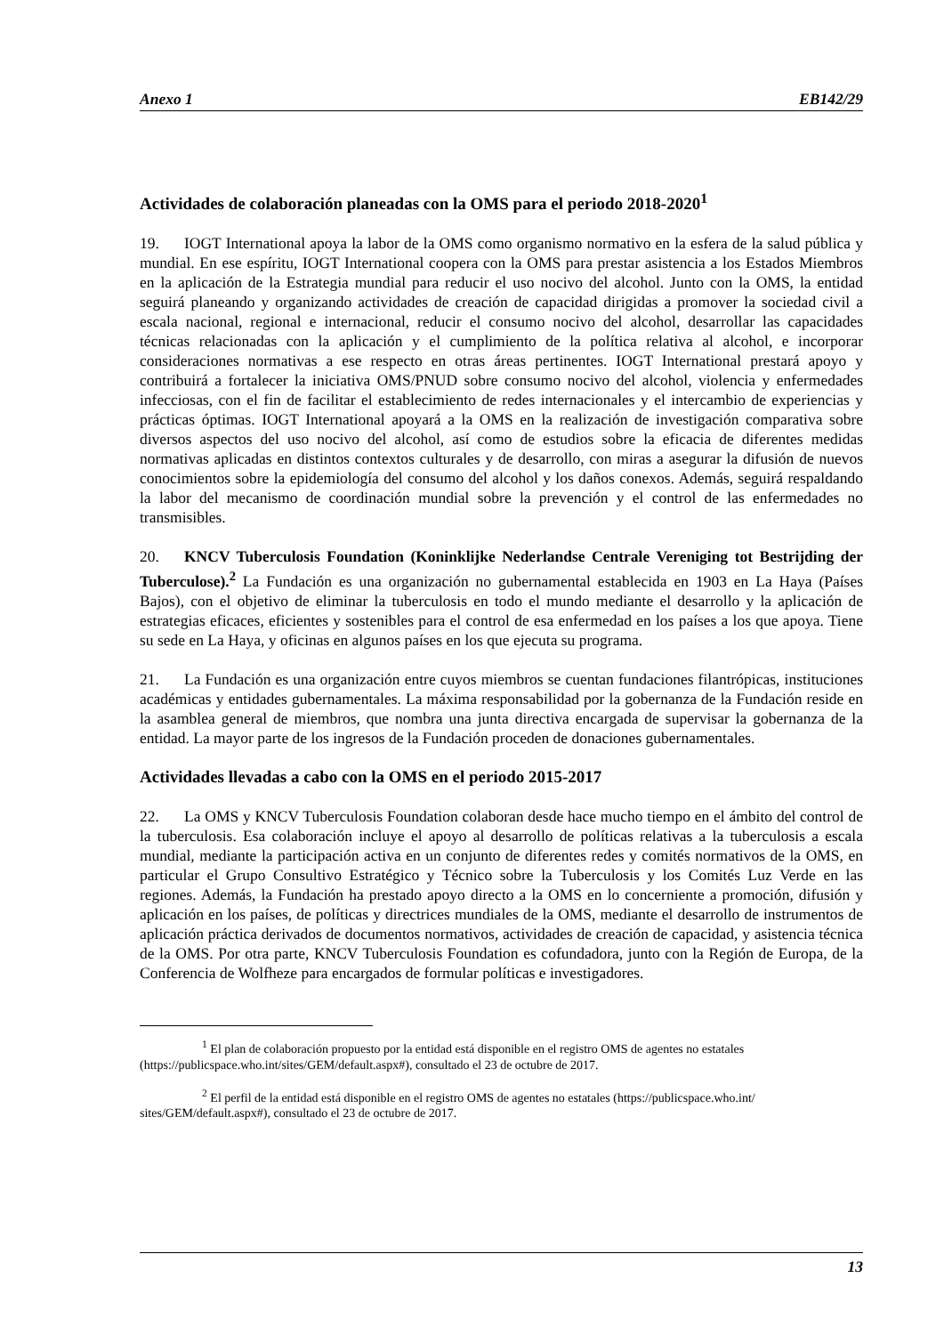Anexo 1 EB142/29
Actividades de colaboración planeadas con la OMS para el periodo 2018-2020<sup>1</sup>
19. IOGT International apoya la labor de la OMS como organismo normativo en la esfera de la salud pública y mundial. En ese espíritu, IOGT International coopera con la OMS para prestar asistencia a los Estados Miembros en la aplicación de la Estrategia mundial para reducir el uso nocivo del alcohol. Junto con la OMS, la entidad seguirá planeando y organizando actividades de creación de capacidad dirigidas a promover la sociedad civil a escala nacional, regional e internacional, reducir el consumo nocivo del alcohol, desarrollar las capacidades técnicas relacionadas con la aplicación y el cumplimiento de la política relativa al alcohol, e incorporar consideraciones normativas a ese respecto en otras áreas pertinentes. IOGT International prestará apoyo y contribuirá a fortalecer la iniciativa OMS/PNUD sobre consumo nocivo del alcohol, violencia y enfermedades infecciosas, con el fin de facilitar el establecimiento de redes internacionales y el intercambio de experiencias y prácticas óptimas. IOGT International apoyará a la OMS en la realización de investigación comparativa sobre diversos aspectos del uso nocivo del alcohol, así como de estudios sobre la eficacia de diferentes medidas normativas aplicadas en distintos contextos culturales y de desarrollo, con miras a asegurar la difusión de nuevos conocimientos sobre la epidemiología del consumo del alcohol y los daños conexos. Además, seguirá respaldando la labor del mecanismo de coordinación mundial sobre la prevención y el control de las enfermedades no transmisibles.
20. KNCV Tuberculosis Foundation (Koninklijke Nederlandse Centrale Vereniging tot Bestrijding der Tuberculose).<sup>2</sup> La Fundación es una organización no gubernamental establecida en 1903 en La Haya (Países Bajos), con el objetivo de eliminar la tuberculosis en todo el mundo mediante el desarrollo y la aplicación de estrategias eficaces, eficientes y sostenibles para el control de esa enfermedad en los países a los que apoya. Tiene su sede en La Haya, y oficinas en algunos países en los que ejecuta su programa.
21. La Fundación es una organización entre cuyos miembros se cuentan fundaciones filantrópicas, instituciones académicas y entidades gubernamentales. La máxima responsabilidad por la gobernanza de la Fundación reside en la asamblea general de miembros, que nombra una junta directiva encargada de supervisar la gobernanza de la entidad. La mayor parte de los ingresos de la Fundación proceden de donaciones gubernamentales.
Actividades llevadas a cabo con la OMS en el periodo 2015-2017
22. La OMS y KNCV Tuberculosis Foundation colaboran desde hace mucho tiempo en el ámbito del control de la tuberculosis. Esa colaboración incluye el apoyo al desarrollo de políticas relativas a la tuberculosis a escala mundial, mediante la participación activa en un conjunto de diferentes redes y comités normativos de la OMS, en particular el Grupo Consultivo Estratégico y Técnico sobre la Tuberculosis y los Comités Luz Verde en las regiones. Además, la Fundación ha prestado apoyo directo a la OMS en lo concerniente a promoción, difusión y aplicación en los países, de políticas y directrices mundiales de la OMS, mediante el desarrollo de instrumentos de aplicación práctica derivados de documentos normativos, actividades de creación de capacidad, y asistencia técnica de la OMS. Por otra parte, KNCV Tuberculosis Foundation es cofundadora, junto con la Región de Europa, de la Conferencia de Wolfheze para encargados de formular políticas e investigadores.
<sup>1</sup> El plan de colaboración propuesto por la entidad está disponible en el registro OMS de agentes no estatales (https://publicspace.who.int/sites/GEM/default.aspx#), consultado el 23 de octubre de 2017.
<sup>2</sup> El perfil de la entidad está disponible en el registro OMS de agentes no estatales (https://publicspace.who.int/ sites/GEM/default.aspx#), consultado el 23 de octubre de 2017.
13